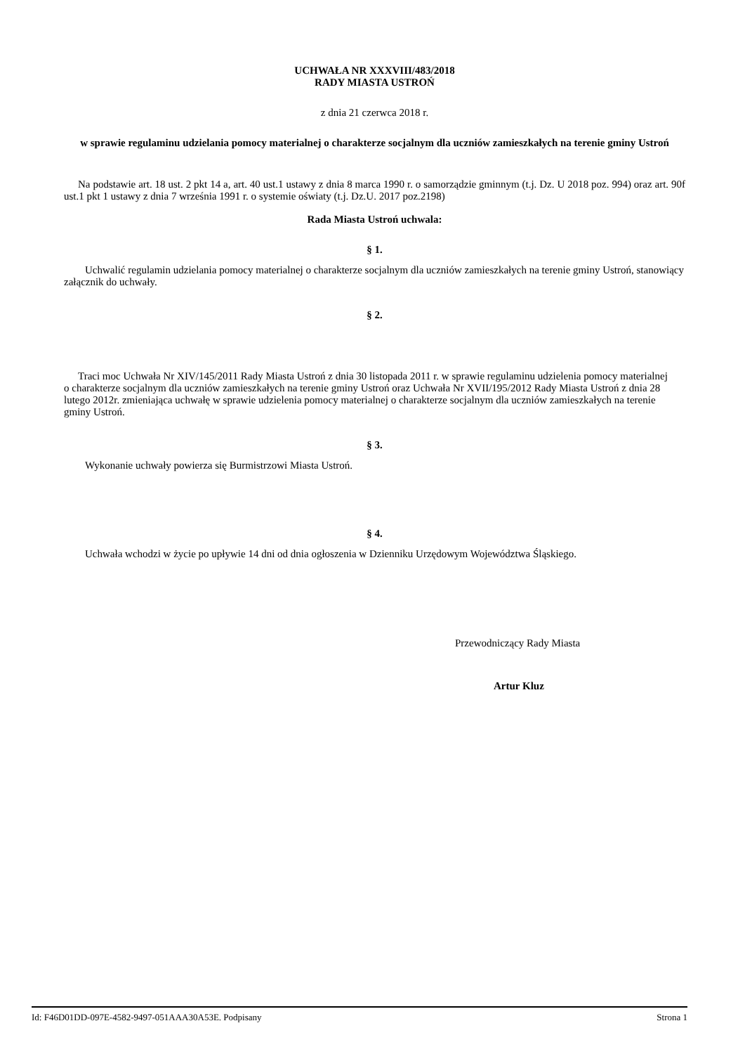UCHWAŁA NR XXXVIII/483/2018
RADY MIASTA USTROŃ
z dnia 21 czerwca 2018 r.
w sprawie regulaminu udzielania pomocy materialnej o charakterze socjalnym dla uczniów zamieszkałych na terenie gminy Ustroń
Na podstawie art. 18 ust. 2 pkt 14 a, art. 40 ust.1 ustawy z dnia 8 marca 1990 r. o samorządzie gminnym (t.j. Dz. U 2018 poz. 994) oraz art. 90f ust.1 pkt 1 ustawy z dnia 7 września 1991 r. o systemie oświaty (t.j. Dz.U. 2017 poz.2198)
Rada Miasta Ustroń uchwala:
§ 1.
Uchwalić regulamin udzielania pomocy materialnej o charakterze socjalnym dla uczniów zamieszkałych na terenie gminy Ustroń, stanowiący załącznik do uchwały.
§ 2.
Traci moc Uchwała Nr XIV/145/2011 Rady Miasta Ustroń z dnia 30 listopada 2011 r. w sprawie regulaminu udzielenia pomocy materialnej o charakterze socjalnym dla uczniów zamieszkałych na terenie gminy Ustroń oraz Uchwała Nr XVII/195/2012 Rady Miasta Ustroń z dnia 28 lutego 2012r. zmieniająca uchwałę w sprawie udzielenia pomocy materialnej o charakterze socjalnym dla uczniów zamieszkałych na terenie gminy Ustroń.
§ 3.
Wykonanie uchwały powierza się Burmistrzowi Miasta Ustroń.
§ 4.
Uchwała wchodzi w życie po upływie 14 dni od dnia ogłoszenia w Dzienniku Urzędowym Województwa Śląskiego.
Przewodniczący Rady Miasta
Artur Kluz
Id: F46D01DD-097E-4582-9497-051AAA30A53E. Podpisany Strona 1